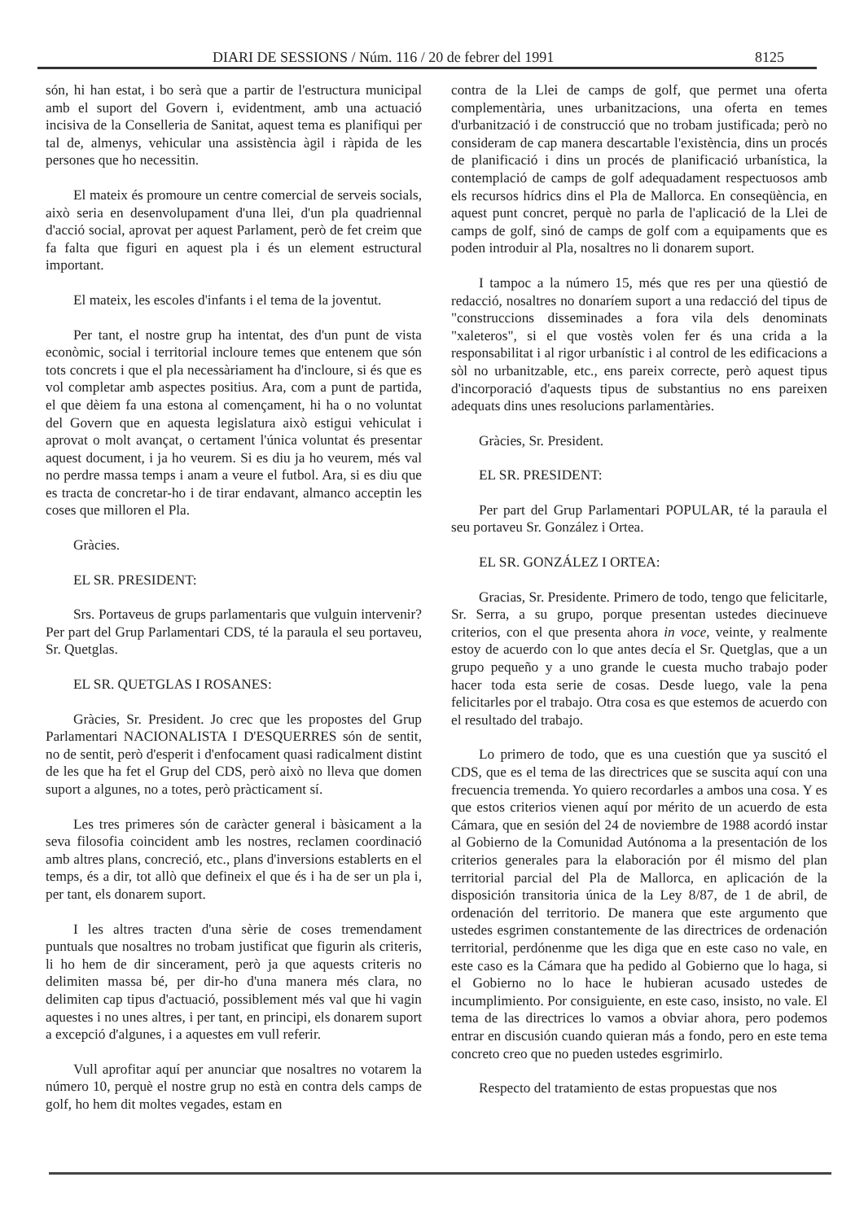DIARI DE SESSIONS / Núm. 116 / 20 de febrer del 1991 8125
són, hi han estat, i bo serà que a partir de l'estructura municipal amb el suport del Govern i, evidentment, amb una actuació incisiva de la Conselleria de Sanitat, aquest tema es planifiqui per tal de, almenys, vehicular una assistència àgil i ràpida de les persones que ho necessitin.
El mateix és promoure un centre comercial de serveis socials, això seria en desenvolupament d'una llei, d'un pla quadriennal d'acció social, aprovat per aquest Parlament, però de fet creim que fa falta que figuri en aquest pla i és un element estructural important.
El mateix, les escoles d'infants i el tema de la joventut.
Per tant, el nostre grup ha intentat, des d'un punt de vista econòmic, social i territorial incloure temes que entenem que són tots concrets i que el pla necessàriament ha d'incloure, si és que es vol completar amb aspectes positius. Ara, com a punt de partida, el que dèiem fa una estona al començament, hi ha o no voluntat del Govern que en aquesta legislatura això estigui vehiculat i aprovat o molt avançat, o certament l'única voluntat és presentar aquest document, i ja ho veurem. Si es diu ja ho veurem, més val no perdre massa temps i anam a veure el futbol. Ara, si es diu que es tracta de concretar-ho i de tirar endavant, almanco acceptin les coses que milloren el Pla.
Gràcies.
EL SR. PRESIDENT:
Srs. Portaveus de grups parlamentaris que vulguin intervenir? Per part del Grup Parlamentari CDS, té la paraula el seu portaveu, Sr. Quetglas.
EL SR. QUETGLAS I ROSANES:
Gràcies, Sr. President. Jo crec que les propostes del Grup Parlamentari NACIONALISTA I D'ESQUERRES són de sentit, no de sentit, però d'esperit i d'enfocament quasi radicalment distint de les que ha fet el Grup del CDS, però això no lleva que domen suport a algunes, no a totes, però pràcticament sí.
Les tres primeres són de caràcter general i bàsicament a la seva filosofia coincident amb les nostres, reclamen coordinació amb altres plans, concreció, etc., plans d'inversions establerts en el temps, és a dir, tot allò que defineix el que és i ha de ser un pla i, per tant, els donarem suport.
I les altres tracten d'una sèrie de coses tremendament puntuals que nosaltres no trobam justificat que figurin als criteris, li ho hem de dir sincerament, però ja que aquests criteris no delimiten massa bé, per dir-ho d'una manera més clara, no delimiten cap tipus d'actuació, possiblement més val que hi vagin aquestes i no unes altres, i per tant, en principi, els donarem suport a excepció d'algunes, i a aquestes em vull referir.
Vull aprofitar aquí per anunciar que nosaltres no votarem la número 10, perquè el nostre grup no està en contra dels camps de golf, ho hem dit moltes vegades, estam en
contra de la Llei de camps de golf, que permet una oferta complementària, unes urbanitzacions, una oferta en temes d'urbanització i de construcció que no trobam justificada; però no consideram de cap manera descartable l'existència, dins un procés de planificació i dins un procés de planificació urbanística, la contemplació de camps de golf adequadament respectuosos amb els recursos hídrics dins el Pla de Mallorca. En conseqüència, en aquest punt concret, perquè no parla de l'aplicació de la Llei de camps de golf, sinó de camps de golf com a equipaments que es poden introduir al Pla, nosaltres no li donarem suport.
I tampoc a la número 15, més que res per una qüestió de redacció, nosaltres no donaríem suport a una redacció del tipus de "construccions disseminades a fora vila dels denominats "xaleteros", si el que vostès volen fer és una crida a la responsabilitat i al rigor urbanístic i al control de les edificacions a sòl no urbanitzable, etc., ens pareix correcte, però aquest tipus d'incorporació d'aquests tipus de substantius no ens pareixen adequats dins unes resolucions parlamentàries.
Gràcies, Sr. President.
EL SR. PRESIDENT:
Per part del Grup Parlamentari POPULAR, té la paraula el seu portaveu Sr. González i Ortea.
EL SR. GONZÁLEZ I ORTEA:
Gracias, Sr. Presidente. Primero de todo, tengo que felicitarle, Sr. Serra, a su grupo, porque presentan ustedes diecinueve criterios, con el que presenta ahora in voce, veinte, y realmente estoy de acuerdo con lo que antes decía el Sr. Quetglas, que a un grupo pequeño y a uno grande le cuesta mucho trabajo poder hacer toda esta serie de cosas. Desde luego, vale la pena felicitarles por el trabajo. Otra cosa es que estemos de acuerdo con el resultado del trabajo.
Lo primero de todo, que es una cuestión que ya suscitó el CDS, que es el tema de las directrices que se suscita aquí con una frecuencia tremenda. Yo quiero recordarles a ambos una cosa. Y es que estos criterios vienen aquí por mérito de un acuerdo de esta Cámara, que en sesión del 24 de noviembre de 1988 acordó instar al Gobierno de la Comunidad Autónoma a la presentación de los criterios generales para la elaboración por él mismo del plan territorial parcial del Pla de Mallorca, en aplicación de la disposición transitoria única de la Ley 8/87, de 1 de abril, de ordenación del territorio. De manera que este argumento que ustedes esgrimen constantemente de las directrices de ordenación territorial, perdónenme que les diga que en este caso no vale, en este caso es la Cámara que ha pedido al Gobierno que lo haga, si el Gobierno no lo hace le hubieran acusado ustedes de incumplimiento. Por consiguiente, en este caso, insisto, no vale. El tema de las directrices lo vamos a obviar ahora, pero podemos entrar en discusión cuando quieran más a fondo, pero en este tema concreto creo que no pueden ustedes esgrimirlo.
Respecto del tratamiento de estas propuestas que nos